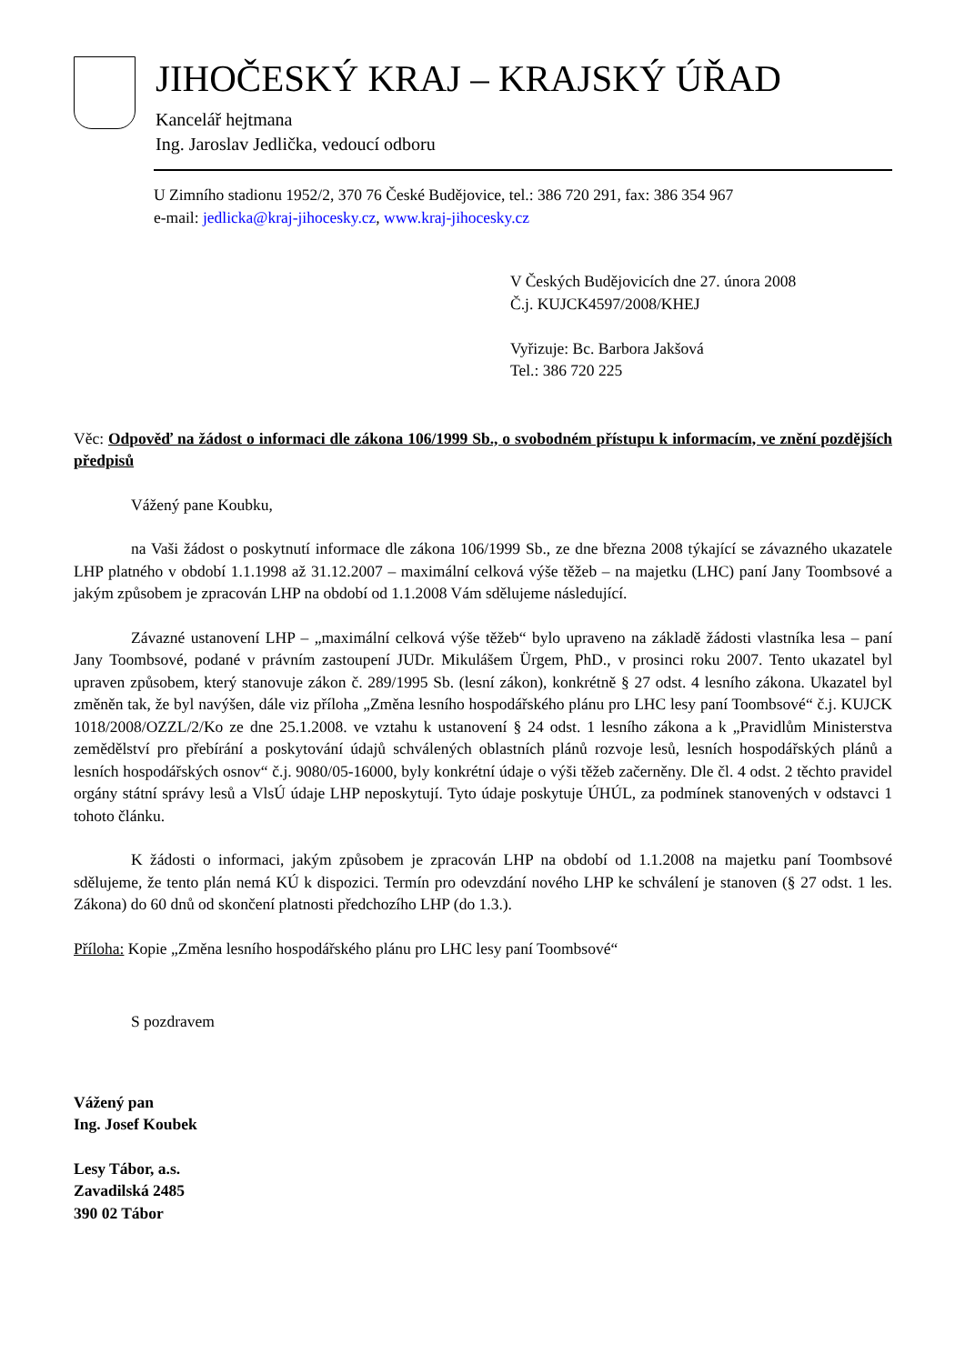JIHOČESKÝ KRAJ – KRAJSKÝ ÚŘAD
Kancelář hejtmana
Ing. Jaroslav Jedlička, vedoucí odboru
U Zimního stadionu 1952/2, 370 76 České Budějovice, tel.: 386 720 291, fax: 386 354 967
e-mail: jedlicka@kraj-jihocesky.cz, www.kraj-jihocesky.cz
V Českých Budějovicích dne 27. února 2008
Č.j. KUJCK4597/2008/KHEJ
Vyřizuje: Bc. Barbora Jakšová
Tel.: 386 720 225
Věc: Odpověď na žádost o informaci dle zákona 106/1999 Sb., o svobodném přístupu k informacím, ve znění pozdějších předpisů
Vážený pane Koubku,
na Vaši žádost o poskytnutí informace dle zákona 106/1999 Sb., ze dne března 2008 týkající se závazného ukazatele LHP platného v období 1.1.1998 až 31.12.2007 – maximální celková výše těžeb – na majetku (LHC) paní Jany Toombsové a jakým způsobem je zpracován LHP na období od 1.1.2008 Vám sdělujeme následující.
Závazné ustanovení LHP – „maximální celková výše těžeb“ bylo upraveno na základě žádosti vlastníka lesa – paní Jany Toombsové, podané v právním zastoupení JUDr. Mikulášem Ürgem, PhD., v prosinci roku 2007. Tento ukazatel byl upraven způsobem, který stanovuje zákon č. 289/1995 Sb. (lesní zákon), konkrétně § 27 odst. 4 lesního zákona. Ukazatel byl změněn tak, že byl navýšen, dále viz příloha „Změna lesního hospodářského plánu pro LHC lesy paní Toombsové“ č.j. KUJCK 1018/2008/OZZL/2/Ko ze dne 25.1.2008. ve vztahu k ustanovení § 24 odst. 1 lesního zákona a k „Pravidlům Ministerstva zemědělství pro přebírání a poskytování údajů schválených oblastních plánů rozvoje lesů, lesních hospodářských plánů a lesních hospodářských osnov“ č.j. 9080/05-16000, byly konkrétní údaje o výši těžeb začerněny. Dle čl. 4 odst. 2 těchto pravidel orgány státní správy lesů a VlsÚ údaje LHP neposkytují. Tyto údaje poskytuje ÚHÚL, za podmínek stanovených v odstavci 1 tohoto článku.
K žádosti o informaci, jakým způsobem je zpracován LHP na období od 1.1.2008 na majetku paní Toombsové sdělujeme, že tento plán nemá KÚ k dispozici. Termín pro odevzdání nového LHP ke schválení je stanoven (§ 27 odst. 1 les. Zákona) do 60 dnů od skončení platnosti předchozího LHP (do 1.3.).
Příloha: Kopie „Změna lesního hospodářského plánu pro LHC lesy paní Toombsové“
S pozdravem
Vážený pan
Ing. Josef Koubek
Lesy Tábor, a.s.
Zavadilská 2485
390 02 Tábor